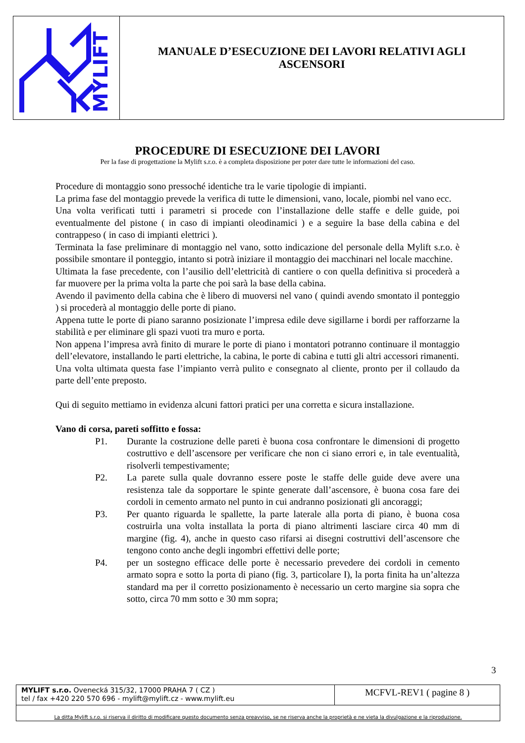MYLIFT
MANUALE D’ESECUZIONE DEI LAVORI RELATIVI AGLI
ASCENSORI
PROCEDURE DI ESECUZIONE DEI LAVORI
Per la fase di progettazione la Mylift s.r.o. è a completa disposizione per poter dare tutte le informazioni del caso.
Procedure di montaggio sono pressoché identiche tra le varie tipologie di impianti.
La prima fase del montaggio prevede la verifica di tutte le dimensioni, vano, locale, piombi nel vano ecc.
Una volta verificati tutti i parametri si procede con l’installazione delle staffe e delle guide, poi eventualmente del pistone ( in caso di impianti oleodinamici ) e a seguire la base della cabina e del contrappeso ( in caso di impianti elettrici ).
Terminata la fase preliminare di montaggio nel vano, sotto indicazione del personale della Mylift s.r.o. è possibile smontare il ponteggio, intanto si potrà iniziare il montaggio dei macchinari nel locale macchine.
Ultimata la fase precedente, con l’ausilio dell’elettricità di cantiere o con quella definitiva si procederà a far muovere per la prima volta la parte che poi sarà la base della cabina.
Avendo il pavimento della cabina che è libero di muoversi nel vano ( quindi avendo smontato il ponteggio ) si procederà al montaggio delle porte di piano.
Appena tutte le porte di piano saranno posizionate l’impresa edile deve sigillarne i bordi per rafforzarne la stabilità e per eliminare gli spazi vuoti tra muro e porta.
Non appena l’impresa avrà finito di murare le porte di piano i montatori potranno continuare il montaggio dell’elevatore, installando le parti elettriche, la cabina, le porte di cabina e tutti gli altri accessori rimanenti.
Una volta ultimata questa fase l’impianto verrà pulito e consegnato al cliente, pronto per il collaudo da parte dell’ente preposto.
Qui di seguito mettiamo in evidenza alcuni fattori pratici per una corretta e sicura installazione.
Vano di corsa, pareti soffitto e fossa:
P1. Durante la costruzione delle pareti è buona cosa confrontare le dimensioni di progetto costruttivo e dell’ascensore per verificare che non ci siano errori e, in tale eventualità, risolverli tempestivamente;
P2. La parete sulla quale dovranno essere poste le staffe delle guide deve avere una resistenza tale da sopportare le spinte generate dall’ascensore, è buona cosa fare dei cordoli in cemento armato nel punto in cui andranno posizionati gli ancoraggi;
P3. Per quanto riguarda le spallette, la parte laterale alla porta di piano, è buona cosa costruirla una volta installata la porta di piano altrimenti lasciare circa 40 mm di margine (fig. 4), anche in questo caso rifarsi ai disegni costruttivi dell’ascensore che tengono conto anche degli ingombri effettivi delle porte;
P4. per un sostegno efficace delle porte è necessario prevedere dei cordoli in cemento armato sopra e sotto la porta di piano (fig. 3, particolare I), la porta finita ha un’altezza standard ma per il corretto posizionamento è necessario un certo margine sia sopra che sotto, circa 70 mm sotto e 30 mm sopra;
3
MYLIFT s.r.o. Ovenecká 315/32, 17000 PRAHA 7 ( CZ )
tel / fax +420 220 570 696 - mylift@mylift.cz - www.mylift.eu
MCFVL-REV1 ( pagine 8 )
La ditta Mylift s.r.o. si riserva il diritto di modificare questo documento senza preavviso, se ne riserva anche la proprietà e ne vieta la divulgazione e la riproduzione.